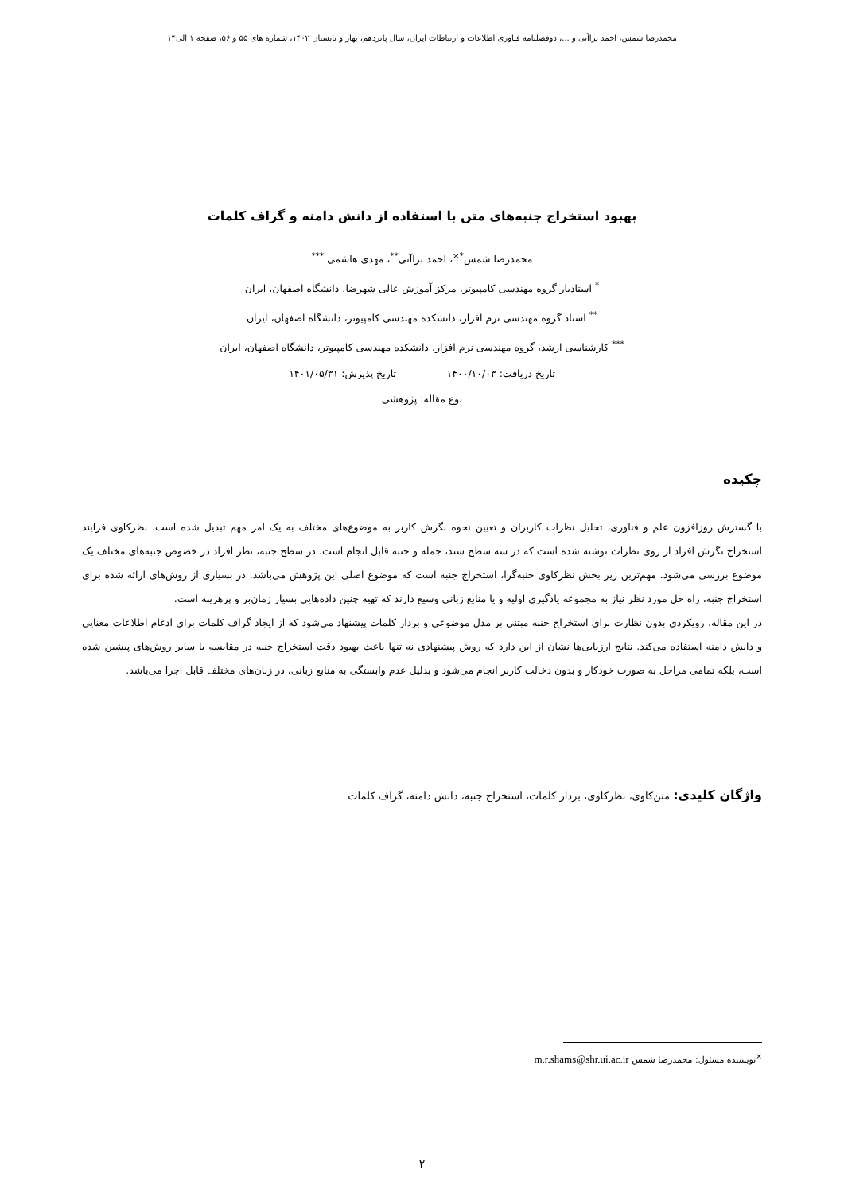محمدرضا شمس، احمد براآنی و ...، دوفصلنامه فناوری اطلاعات و ارتباطات ایران، سال پانزدهم، بهار و تابستان ۱۴۰۲، شماره های ۵۵ و ۵۶، صفحه ۱ الی۱۴
بهبود استخراج جنبه‌های متن با استفاده از دانش دامنه و گراف کلمات
محمدرضا شمس<sup>*×</sup>، احمد براآنی<sup>**</sup>، مهدی هاشمی <sup>***</sup>
<sup>*</sup> استادیار گروه مهندسی کامپیوتر، مرکز آموزش عالی شهرضا، دانشگاه اصفهان، ایران
<sup>**</sup> استاد گروه مهندسی نرم افزار، دانشکده مهندسی کامپیوتر، دانشگاه اصفهان، ایران
<sup>***</sup> کارشناسی ارشد، گروه مهندسی نرم افزار، دانشکده مهندسی کامپیوتر، دانشگاه اصفهان، ایران
تاریخ دریافت: ۱۴۰۰/۱۰/۰۳ تاریخ پذیرش: ۱۴۰۱/۰۵/۳۱
نوع مقاله: پژوهشی
چکیده
با گسترش روزافزون علم و فناوری، تحلیل نظرات کاربران و تعیین نحوه نگرش کاربر به موضوع‌های مختلف به یک امر مهم تبدیل شده است. نظرکاوی فرایند استخراج نگرش افراد از روی نظرات نوشته شده است که در سه سطح سند، جمله و جنبه قابل انجام است. در سطح جنبه، نظر افراد در خصوص جنبه‌های مختلف یک موضوع بررسی می‌شود. مهم‌ترین زیر بخش نظرکاوی جنبه‌گرا، استخراج جنبه است که موضوع اصلی این پژوهش می‌باشد. در بسیاری از روش‌های ارائه شده برای استخراج جنبه، راه حل مورد نظر نیاز به مجموعه یادگیری اولیه و یا منابع زبانی وسیع دارند که تهیه چنین داده‌هایی بسیار زمان‌بر و پرهزینه است.
در این مقاله، رویکردی بدون نظارت برای استخراج جنبه مبتنی بر مدل موضوعی و بردار کلمات پیشنهاد می‌شود که از ایجاد گراف کلمات برای ادغام اطلاعات معنایی و دانش دامنه استفاده می‌کند. نتایج ارزیابی‌ها نشان از این دارد که روش پیشنهادی نه تنها باعث بهبود دقت استخراج جنبه در مقایسه با سایر روش‌های پیشین شده است، بلکه تمامی مراحل به صورت خودکار و بدون دخالت کاربر انجام می‌شود و بدلیل عدم وابستگی به منابع زبانی، در زبان‌های مختلف قابل اجرا می‌باشد.
واژگان کلیدی: متن‌کاوی، نظرکاوی، بردار کلمات، استخراج جنبه، دانش دامنه، گراف کلمات
<sup>×</sup>نویسنده مسئول: محمدرضا شمس m.r.shams@shr.ui.ac.ir
۲